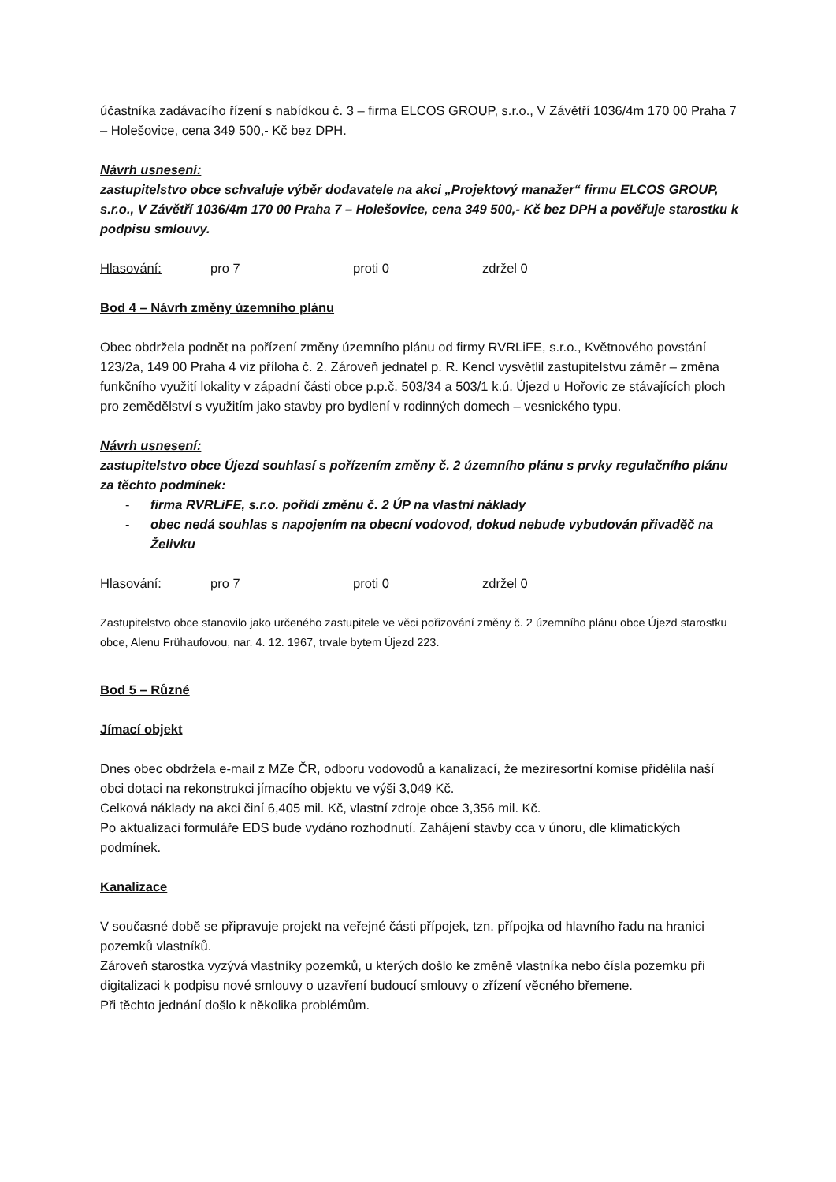účastníka zadávacího řízení s nabídkou č. 3 – firma ELCOS GROUP, s.r.o., V Závětří 1036/4m 170 00 Praha 7 – Holešovice, cena 349 500,- Kč bez DPH.
Návrh usnesení:
zastupitelstvo obce schvaluje výběr dodavatele na akci „Projektový manažer“ firmu ELCOS GROUP, s.r.o., V Závětří 1036/4m 170 00 Praha 7 – Holešovice, cena 349 500,- Kč bez DPH a pověřuje starostku k podpisu smlouvy.
Hlasování: pro 7 proti 0 zdržel 0
Bod 4 – Návrh změny územního plánu
Obec obdržela podnět na pořízení změny územního plánu od firmy RVRLiFE, s.r.o., Květnového povstání 123/2a, 149 00 Praha 4 viz příloha č. 2. Zároveň jednatel p. R. Kencl vysvětlil zastupitelstvu záměr – změna funkčního využití lokality v západní části obce p.p.č. 503/34 a 503/1 k.ú. Újezd u Hořovic ze stávajících ploch pro zemědělství s využitím jako stavby pro bydlení v rodinných domech – vesnického typu.
Návrh usnesení:
zastupitelstvo obce Újezd souhlasí s pořízením změny č. 2 územního plánu s prvky regulačního plánu za těchto podmínek:
- firma RVRLiFE, s.r.o. pořídí změnu č. 2 ÚP na vlastní náklady
- obec nedá souhlas s napojením na obecní vodovod, dokud nebude vybudován přivaděč na Želivku
Hlasování: pro 7 proti 0 zdržel 0
Zastupitelstvo obce stanovilo jako určeného zastupitele ve věci pořizování změny č. 2 územního plánu obce Újezd starostku obce, Alenu Frühaufovou, nar. 4. 12. 1967, trvale bytem Újezd 223.
Bod 5 – Různé
Jímací objekt
Dnes obec obdržela e-mail z MZe ČR, odboru vodovodů a kanalizací, že meziresortní komise přidělila naší obci dotaci na rekonstrukci jímacího objektu ve výši 3,049 Kč.
Celková náklady na akci činí 6,405 mil. Kč, vlastní zdroje obce 3,356 mil. Kč.
Po aktualizaci formuláře EDS bude vydáno rozhodnutí. Zahájení stavby cca v únoru, dle klimatických podmínek.
Kanalizace
V současné době se připravuje projekt na veřejné části přípojek, tzn. přípojka od hlavního řadu na hranici pozemků vlastníků.
Zároveň starostka vyzývá vlastníky pozemků, u kterých došlo ke změně vlastníka nebo čísla pozemku při digitalizaci k podpisu nové smlouvy o uzavření budoucí smlouvy o zřízení věcného břemene.
Při těchto jednání došlo k několika problémům.